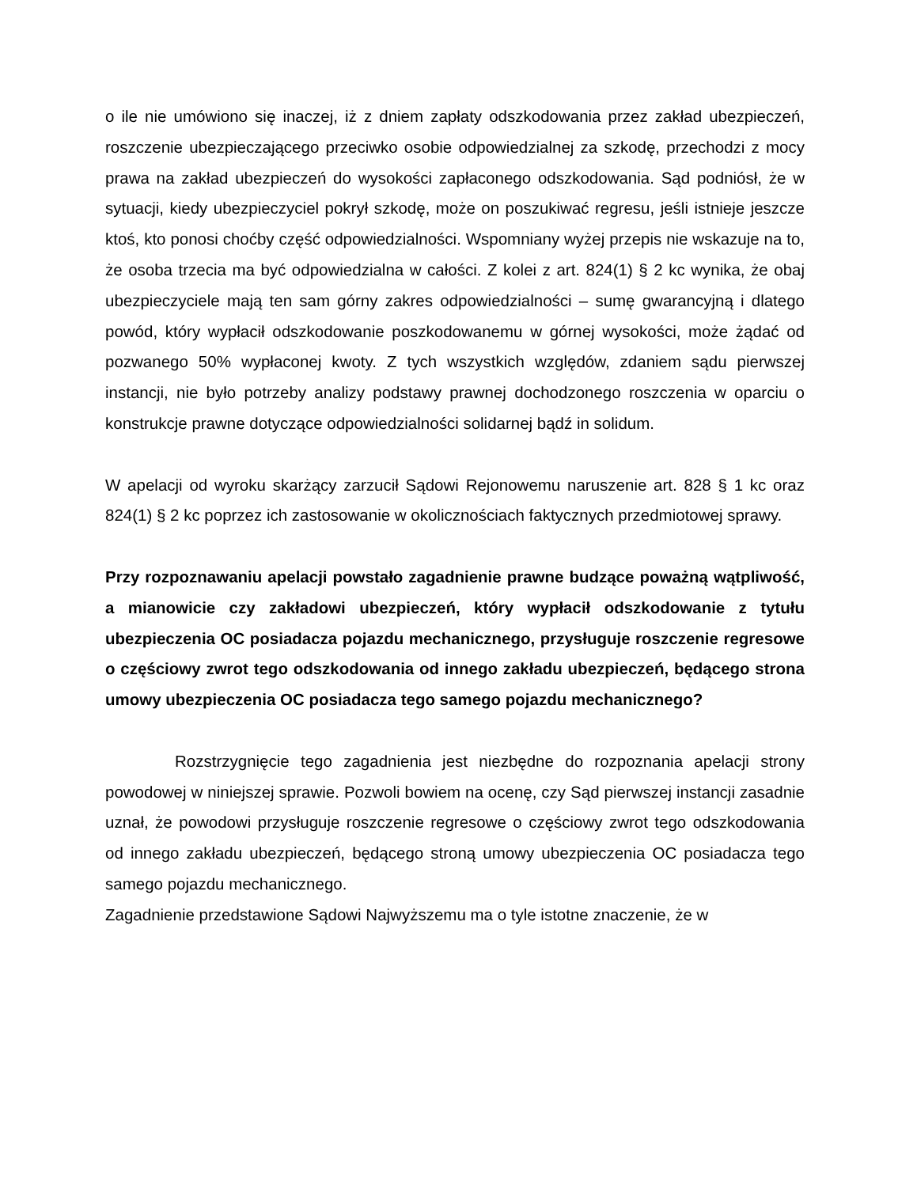o ile nie umówiono się inaczej, iż z dniem zapłaty odszkodowania przez zakład ubezpieczeń, roszczenie ubezpieczającego przeciwko osobie odpowiedzialnej za szkodę, przechodzi z mocy prawa na zakład ubezpieczeń do wysokości zapłaconego odszkodowania. Sąd podniósł, że w sytuacji, kiedy ubezpieczyciel pokrył szkodę, może on poszukiwać regresu, jeśli istnieje jeszcze ktoś, kto ponosi choćby część odpowiedzialności. Wspomniany wyżej przepis nie wskazuje na to, że osoba trzecia ma być odpowiedzialna w całości. Z kolei z art. 824(1) § 2 kc wynika, że obaj ubezpieczyciele mają ten sam górny zakres odpowiedzialności – sumę gwarancyjną i dlatego powód, który wypłacił odszkodowanie poszkodowanemu w górnej wysokości, może żądać od pozwanego 50% wypłaconej kwoty. Z tych wszystkich względów, zdaniem sądu pierwszej instancji, nie było potrzeby analizy podstawy prawnej dochodzonego roszczenia w oparciu o konstrukcje prawne dotyczące odpowiedzialności solidarnej bądź in solidum.
W apelacji od wyroku skarżący zarzucił Sądowi Rejonowemu naruszenie art. 828 § 1 kc oraz 824(1) § 2 kc poprzez ich zastosowanie w okolicznościach faktycznych przedmiotowej sprawy.
Przy rozpoznawaniu apelacji powstało zagadnienie prawne budzące poważną wątpliwość, a mianowicie czy zakładowi ubezpieczeń, który wypłacił odszkodowanie z tytułu ubezpieczenia OC posiadacza pojazdu mechanicznego, przysługuje roszczenie regresowe o częściowy zwrot tego odszkodowania od innego zakładu ubezpieczeń, będącego strona umowy ubezpieczenia OC posiadacza tego samego pojazdu mechanicznego?
Rozstrzygnięcie tego zagadnienia jest niezbędne do rozpoznania apelacji strony powodowej w niniejszej sprawie. Pozwoli bowiem na ocenę, czy Sąd pierwszej instancji zasadnie uznał, że powodowi przysługuje roszczenie regresowe o częściowy zwrot tego odszkodowania od innego zakładu ubezpieczeń, będącego stroną umowy ubezpieczenia OC posiadacza tego samego pojazdu mechanicznego.
Zagadnienie przedstawione Sądowi Najwyższemu ma o tyle istotne znaczenie, że w